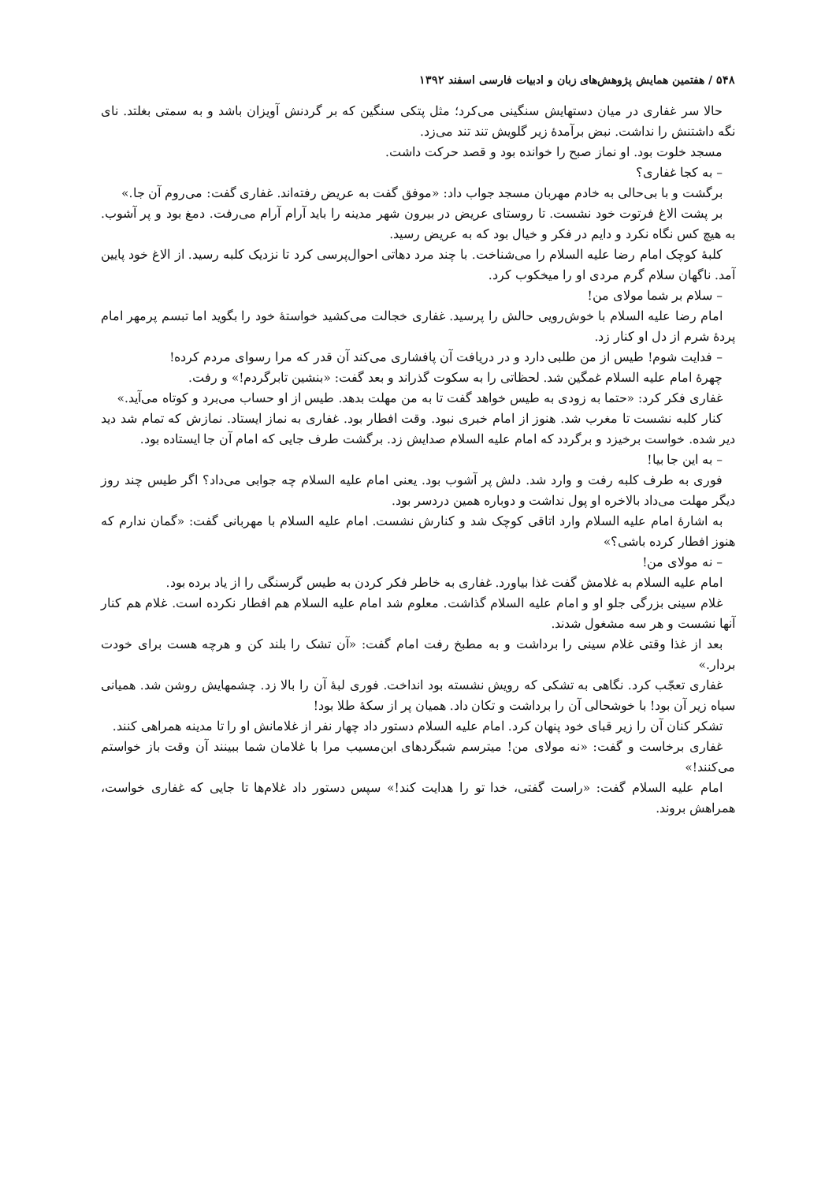۵۴۸ / هفتمین همایش پژوهش‌های زبان و ادبیات فارسی اسفند ۱۳۹۲
حالا سر غفاری در میان دستهایش سنگینی می‌کرد؛ مثل پتکی سنگین که بر گردنش آویزان باشد و به سمتی بغلتد. نای نگه داشتنش را نداشت. نبض برآمدهٔ زیر گلویش تند تند می‌زد.
مسجد خلوت بود. او نماز صبح را خوانده بود و قصد حرکت داشت.
– به کجا غفاری؟
برگشت و با بی‌حالی به خادم مهربان مسجد جواب داد: «موفق گفت به عریض رفته‌اند. غفاری گفت: می‌روم آن جا.»
بر پشت الاغ فرتوت خود نشست. تا روستای عریض در بیرون شهر مدینه را باید آرام آرام می‌رفت. دمغ بود و پر آشوب. به هیچ کس نگاه نکرد و دایم در فکر و خیال بود که به عریض رسید.
کلبهٔ کوچک امام رضا علیه السلام را می‌شناخت. با چند مرد دهاتی احوال‌پرسی کرد تا نزدیک کلبه رسید. از الاغ خود پایین آمد. ناگهان سلام گرم مردی او را میخکوب کرد.
– سلام بر شما مولای من!
امام رضا علیه السلام با خوش‌رویی حالش را پرسید. غفاری خجالت می‌کشید خواستهٔ خود را بگوید اما تبسم پرمهر امام پردهٔ شرم از دل او کنار زد.
– فدایت شوم! طیس از من طلبی دارد و در دریافت آن پافشاری می‌کند آن قدر که مرا رسوای مردم کرده!
چهرهٔ امام علیه السلام غمگین شد. لحظاتی را به سکوت گذراند و بعد گفت: «بنشین تابرگردم!» و رفت.
غفاری فکر کرد: «حتما به زودی به طیس خواهد گفت تا به من مهلت بدهد. طیس از او حساب می‌برد و کوتاه می‌آید.»
کنار کلبه نشست تا مغرب شد. هنوز از امام خبری نبود. وقت افطار بود. غفاری به نماز ایستاد. نمازش که تمام شد دید دیر شده. خواست برخیزد و برگردد که امام علیه السلام صدایش زد. برگشت طرف جایی که امام آن جا ایستاده بود.
– به این جا بیا!
فوری به طرف کلبه رفت و وارد شد. دلش پر آشوب بود. یعنی امام علیه السلام چه جوابی می‌داد؟ اگر طیس چند روز دیگر مهلت می‌داد بالاخره او پول نداشت و دوباره همین دردسر بود.
به اشارهٔ امام علیه السلام وارد اتاقی کوچک شد و کنارش نشست. امام علیه السلام با مهربانی گفت: «گمان ندارم که هنوز افطار کرده باشی؟»
– نه مولای من!
امام علیه السلام به غلامش گفت غذا بیاورد. غفاری به خاطر فکر کردن به طیس گرسنگی را از یاد برده بود.
غلام سینی بزرگی جلو او و امام علیه السلام گذاشت. معلوم شد امام علیه السلام هم افطار نکرده است. غلام هم کنار آنها نشست و هر سه مشغول شدند.
بعد از غذا وقتی غلام سینی را برداشت و به مطبخ رفت امام گفت: «آن تشک را بلند کن و هرچه هست برای خودت بردار.»
غفاری تعجّب کرد. نگاهی به تشکی که رویش نشسته بود انداخت. فوری لبهٔ آن را بالا زد. چشمهایش روشن شد. همیانی سیاه زیر آن بود! با خوشحالی آن را برداشت و تکان داد. همیان پر از سکهٔ طلا بود!
تشکر کنان آن را زیر قبای خود پنهان کرد. امام علیه السلام دستور داد چهار نفر از غلامانش او را تا مدینه همراهی کنند.
غفاری برخاست و گفت: «نه مولای من! میترسم شبگردهای ابن‌مسیب مرا با غلامان شما ببینند آن وقت باز خواستم می‌کنند!»
امام علیه السلام گفت: «راست گفتی، خدا تو را هدایت کند!» سپس دستور داد غلام‌ها تا جایی که غفاری خواست، همراهش بروند.